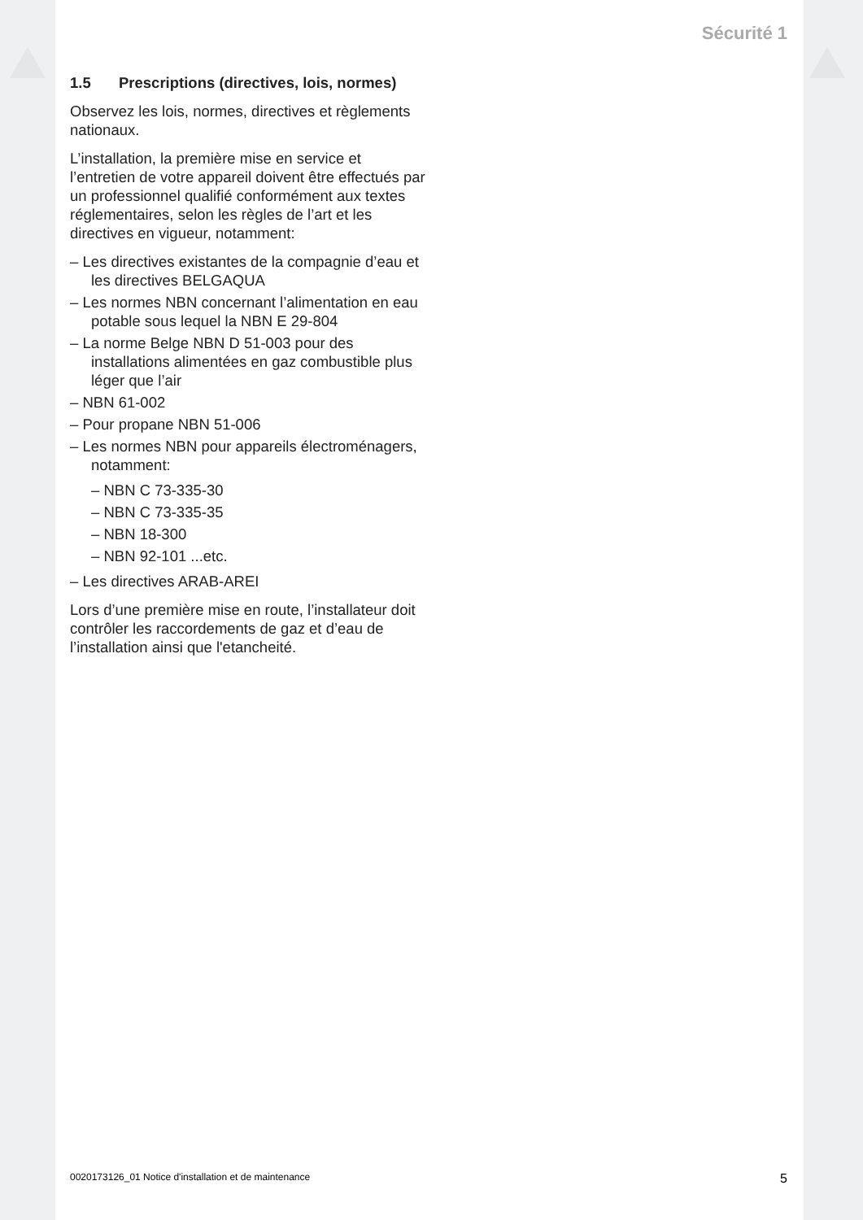Sécurité 1
1.5 Prescriptions (directives, lois, normes)
Observez les lois, normes, directives et règlements nationaux.
L’installation, la première mise en service et l’entretien de votre appareil doivent être effectués par un professionnel qualifié conformément aux textes réglementaires, selon les règles de l’art et les directives en vigueur, notamment:
– Les directives existantes de la compagnie d’eau et les directives BELGAQUA
– Les normes NBN concernant l’alimentation en eau potable sous lequel la NBN E 29-804
– La norme Belge NBN D 51-003 pour des installations alimentées en gaz combustible plus léger que l’air
– NBN 61-002
– Pour propane NBN 51-006
– Les normes NBN pour appareils électroménagers, notamment:
– NBN C 73-335-30
– NBN C 73-335-35
– NBN 18-300
– NBN 92-101 ...etc.
– Les directives ARAB-AREI
Lors d’une première mise en route, l’installateur doit contrôler les raccordements de gaz et d’eau de l’installation ainsi que l'etancheité.
0020173126_01 Notice d'installation et de maintenance 5